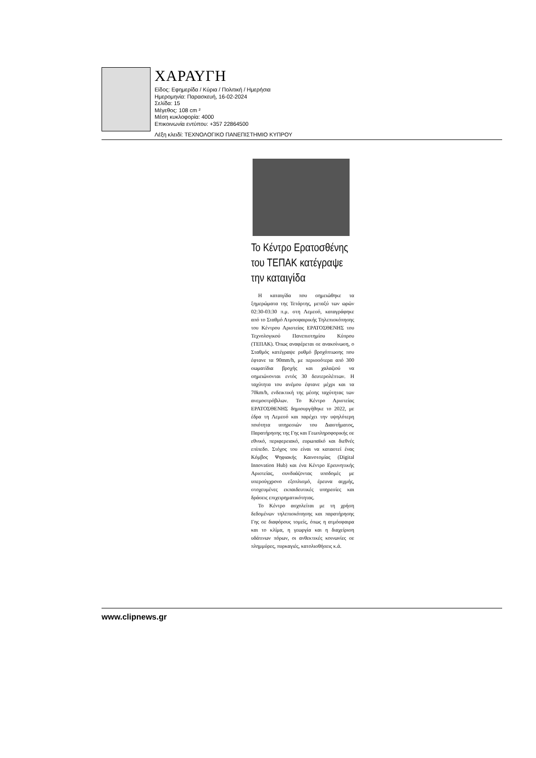ΧΑΡΑΥΓΗ
Είδος: Εφημερίδα / Κύρια / Πολιτική / Ημερήσια
Ημερομηνία: Παρασκευή, 16-02-2024
Σελίδα: 15
Μέγεθος: 108 cm ²
Μέση κυκλοφορία: 4000
Επικοινωνία εντύπου: +357 22864500
Λέξη κλειδί: ΤΕΧΝΟΛΟΓΙΚΟ ΠΑΝΕΠΙΣΤΗΜΙΟ ΚΥΠΡΟΥ
Το Κέντρο Ερατοσθένης του ΤΕΠΑΚ κατέγραψε την καταιγίδα
Η καταιγίδα που σημειώθηκε τα ξημερώματα της Τετάρτης, μεταξύ των ωρών 02:30-03:30 π.μ. στη Λεμεσό, καταγράφηκε από το Σταθμό Ατμοσφαιρικής Τηλεπισκόπησης του Κέντρου Αριστείας ΕΡΑΤΟΣΘΕΝΗΣ του Τεχνολογικού Πανεπιστημίου Κύπρου (ΤΕΠΑΚ). Όπως αναφέρεται σε ανακοίνωση, ο Σταθμός κατέγραψε ρυθμό βροχόπτωσης που έφτανε τα 90mm/h, με περισσότερα από 300 σωματίδια βροχής και χαλαζιού να σημειώνονται εντός 30 δευτερολέπτων. Η ταχύτητα του ανέμου έφτανε μέχρι και τα 70km/h, ενδεικτική της μέσης ταχύτητας των ανεμοστρόβιλων. Το Κέντρο Αριστείας ΕΡΑΤΟΣΘΕΝΗΣ δημιουργήθηκε το 2022, με έδρα τη Λεμεσό και παρέχει την υψηλότερη ποιότητα υπηρεσιών του Διαστήματος, Παρατήρησης της Γης και Γεωπληροφορικής σε εθνικό, περιφερειακό, ευρωπαϊκό και διεθνές επίπεδο. Στόχος του είναι να καταστεί ένας Κόμβος Ψηφιακής Καινοτομίας (Digital Innovation Hub) και ένα Κέντρο Ερευνητικής Αριστείας, συνδυάζοντας υποδομές με υπερσύγχρονο εξοπλισμό, έρευνα αιχμής, στοχευμένες εκπαιδευτικές υπηρεσίες και δράσεις επιχειρηματικότητας.
Το Κέντρο ασχολείται με τη χρήση δεδομένων τηλεπισκόπησης και παρατήρησης Γης σε διαφόρους τομείς, όπως η ατμόσφαιρα και το κλίμα, η γεωργία και η διαχείριση υδάτινων πόρων, οι ανθεκτικές κοινωνίες σε πλημμύρες, πυρκαγιές, κατολισθήσεις κ.ά.
www.clipnews.gr